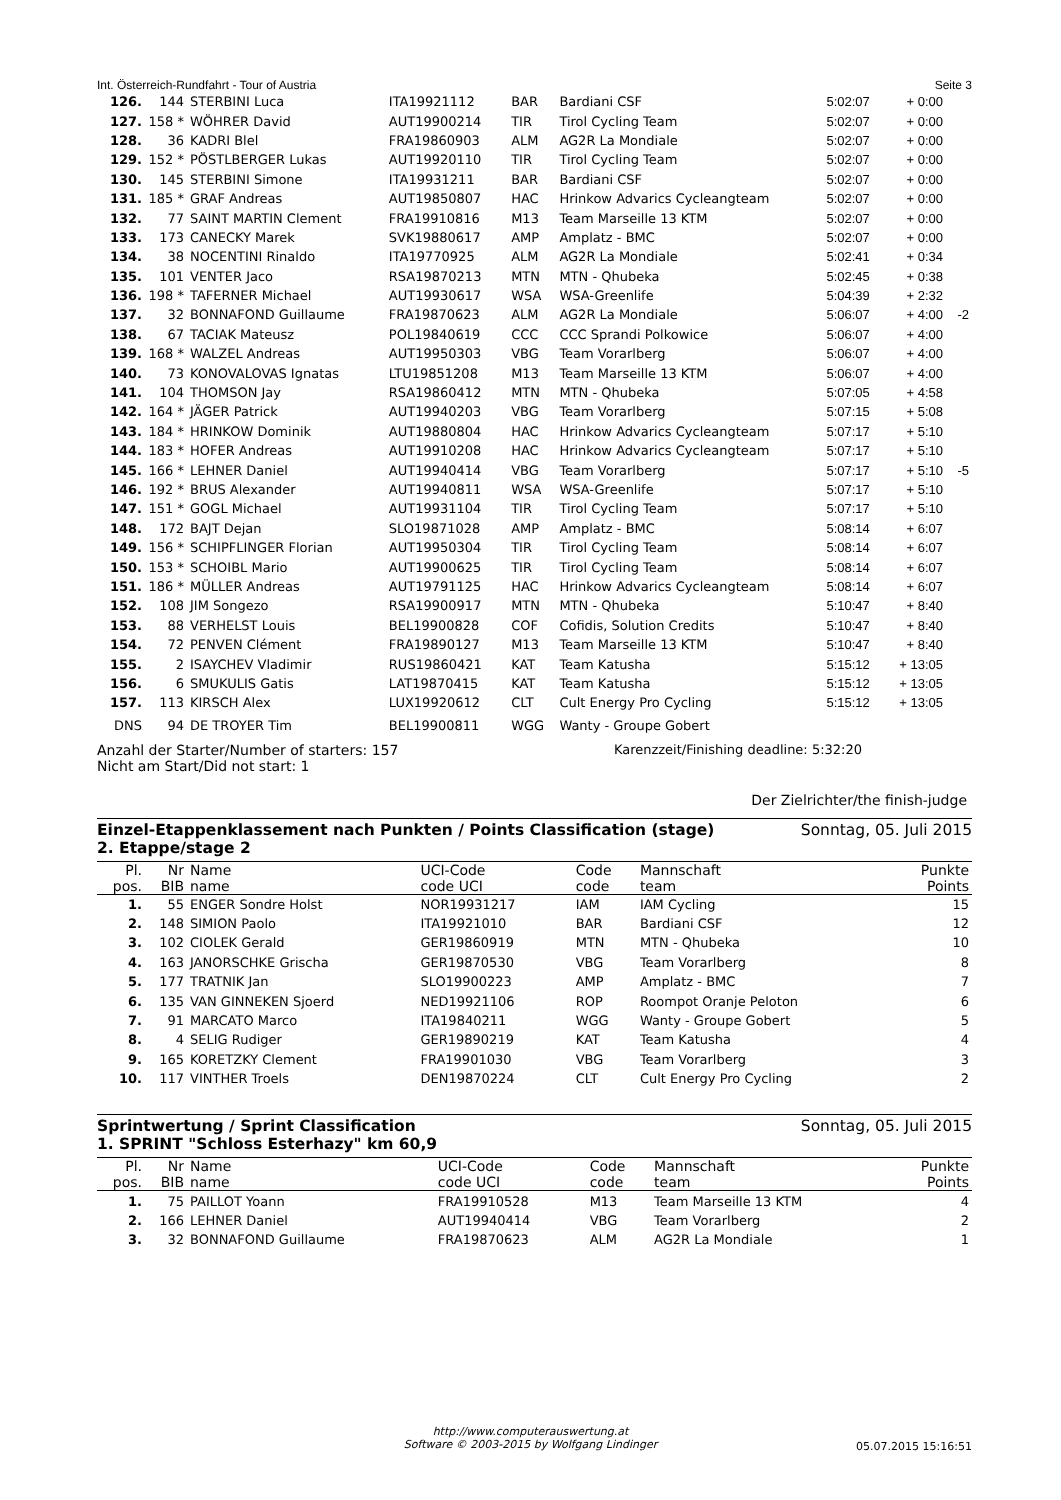Int. Österreich-Rundfahrt - Tour of Austria Seite 3
| 126. | 144 | STERBINI Luca | ITA19921112 | BAR | Bardiani CSF | 5:02:07 | + 0:00 | |
| 127. | 158 * | WÖHRER David | AUT19900214 | TIR | Tirol Cycling Team | 5:02:07 | + 0:00 | |
| 128. | 36 | KADRI Blel | FRA19860903 | ALM | AG2R La Mondiale | 5:02:07 | + 0:00 | |
| 129. | 152 * | PÖSTLBERGER Lukas | AUT19920110 | TIR | Tirol Cycling Team | 5:02:07 | + 0:00 | |
| 130. | 145 | STERBINI Simone | ITA19931211 | BAR | Bardiani CSF | 5:02:07 | + 0:00 | |
| 131. | 185 * | GRAF Andreas | AUT19850807 | HAC | Hrinkow Advarics Cycleangteam | 5:02:07 | + 0:00 | |
| 132. | 77 | SAINT MARTIN Clement | FRA19910816 | M13 | Team Marseille 13 KTM | 5:02:07 | + 0:00 | |
| 133. | 173 | CANECKY Marek | SVK19880617 | AMP | Amplatz - BMC | 5:02:07 | + 0:00 | |
| 134. | 38 | NOCENTINI Rinaldo | ITA19770925 | ALM | AG2R La Mondiale | 5:02:41 | + 0:34 | |
| 135. | 101 | VENTER Jaco | RSA19870213 | MTN | MTN - Qhubeka | 5:02:45 | + 0:38 | |
| 136. | 198 * | TAFERNER Michael | AUT19930617 | WSA | WSA-Greenlife | 5:04:39 | + 2:32 | |
| 137. | 32 | BONNAFOND Guillaume | FRA19870623 | ALM | AG2R La Mondiale | 5:06:07 | + 4:00 | -2 |
| 138. | 67 | TACIAK Mateusz | POL19840619 | CCC | CCC Sprandi Polkowice | 5:06:07 | + 4:00 | |
| 139. | 168 * | WALZEL Andreas | AUT19950303 | VBG | Team Vorarlberg | 5:06:07 | + 4:00 | |
| 140. | 73 | KONOVALOVAS Ignatas | LTU19851208 | M13 | Team Marseille 13 KTM | 5:06:07 | + 4:00 | |
| 141. | 104 | THOMSON Jay | RSA19860412 | MTN | MTN - Qhubeka | 5:07:05 | + 4:58 | |
| 142. | 164 * | JÄGER Patrick | AUT19940203 | VBG | Team Vorarlberg | 5:07:15 | + 5:08 | |
| 143. | 184 * | HRINKOW Dominik | AUT19880804 | HAC | Hrinkow Advarics Cycleangteam | 5:07:17 | + 5:10 | |
| 144. | 183 * | HOFER Andreas | AUT19910208 | HAC | Hrinkow Advarics Cycleangteam | 5:07:17 | + 5:10 | |
| 145. | 166 * | LEHNER Daniel | AUT19940414 | VBG | Team Vorarlberg | 5:07:17 | + 5:10 | -5 |
| 146. | 192 * | BRUS Alexander | AUT19940811 | WSA | WSA-Greenlife | 5:07:17 | + 5:10 | |
| 147. | 151 * | GOGL Michael | AUT19931104 | TIR | Tirol Cycling Team | 5:07:17 | + 5:10 | |
| 148. | 172 | BAJT Dejan | SLO19871028 | AMP | Amplatz - BMC | 5:08:14 | + 6:07 | |
| 149. | 156 * | SCHIPFLINGER Florian | AUT19950304 | TIR | Tirol Cycling Team | 5:08:14 | + 6:07 | |
| 150. | 153 * | SCHOIBL Mario | AUT19900625 | TIR | Tirol Cycling Team | 5:08:14 | + 6:07 | |
| 151. | 186 * | MÜLLER Andreas | AUT19791125 | HAC | Hrinkow Advarics Cycleangteam | 5:08:14 | + 6:07 | |
| 152. | 108 | JIM Songezo | RSA19900917 | MTN | MTN - Qhubeka | 5:10:47 | + 8:40 | |
| 153. | 88 | VERHELST Louis | BEL19900828 | COF | Cofidis, Solution Credits | 5:10:47 | + 8:40 | |
| 154. | 72 | PENVEN Clément | FRA19890127 | M13 | Team Marseille 13 KTM | 5:10:47 | + 8:40 | |
| 155. | 2 | ISAYCHEV Vladimir | RUS19860421 | KAT | Team Katusha | 5:15:12 | + 13:05 | |
| 156. | 6 | SMUKULIS Gatis | LAT19870415 | KAT | Team Katusha | 5:15:12 | + 13:05 | |
| 157. | 113 | KIRSCH Alex | LUX19920612 | CLT | Cult Energy Pro Cycling | 5:15:12 | + 13:05 | |
| DNS | 94 | DE TROYER Tim | BEL19900811 | WGG | Wanty - Groupe Gobert | | | |
Anzahl der Starter/Number of starters: 157
Nicht am Start/Did not start: 1 Karenzzeit/Finishing deadline: 5:32:20
Der Zielrichter/the finish-judge
Einzel-Etappenklassement nach Punkten / Points Classification (stage)
2. Etappe/stage 2 Sonntag, 05. Juli 2015
| Pl. pos. | Nr BIB | Name name | UCI-Code code UCI | Code code | Mannschaft team | Punkte Points |
| --- | --- | --- | --- | --- | --- | --- |
| 1. | 55 | ENGER Sondre Holst | NOR19931217 | IAM | IAM Cycling | 15 |
| 2. | 148 | SIMION Paolo | ITA19921010 | BAR | Bardiani CSF | 12 |
| 3. | 102 | CIOLEK Gerald | GER19860919 | MTN | MTN - Qhubeka | 10 |
| 4. | 163 | JANORSCHKE Grischa | GER19870530 | VBG | Team Vorarlberg | 8 |
| 5. | 177 | TRATNIK Jan | SLO19900223 | AMP | Amplatz - BMC | 7 |
| 6. | 135 | VAN GINNEKEN Sjoerd | NED19921106 | ROP | Roompot Oranje Peloton | 6 |
| 7. | 91 | MARCATO Marco | ITA19840211 | WGG | Wanty - Groupe Gobert | 5 |
| 8. | 4 | SELIG Rudiger | GER19890219 | KAT | Team Katusha | 4 |
| 9. | 165 | KORETZKY Clement | FRA19901030 | VBG | Team Vorarlberg | 3 |
| 10. | 117 | VINTHER Troels | DEN19870224 | CLT | Cult Energy Pro Cycling | 2 |
Sprintwertung / Sprint Classification
1. SPRINT "Schloss Esterhazy" km 60,9 Sonntag, 05. Juli 2015
| Pl. pos. | Nr BIB | Name name | UCI-Code code UCI | Code code | Mannschaft team | Punkte Points |
| --- | --- | --- | --- | --- | --- | --- |
| 1. | 75 | PAILLOT Yoann | FRA19910528 | M13 | Team Marseille 13 KTM | 4 |
| 2. | 166 | LEHNER Daniel | AUT19940414 | VBG | Team Vorarlberg | 2 |
| 3. | 32 | BONNAFOND Guillaume | FRA19870623 | ALM | AG2R La Mondiale | 1 |
http://www.computerauswertung.at
Software © 2003-2015 by Wolfgang Lindinger
05.07.2015 15:16:51